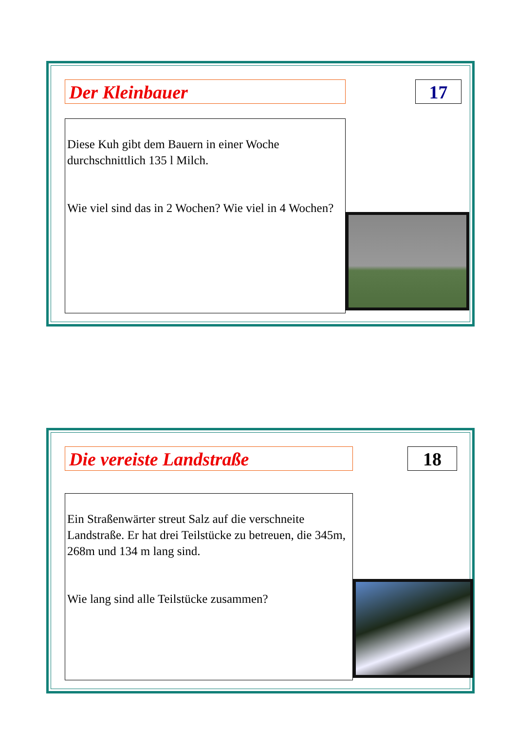Der Kleinbauer 17
Diese Kuh gibt dem Bauern in einer Woche durchschnittlich 135 l Milch.
Wie viel sind das in 2 Wochen? Wie viel in 4 Wochen?
Die vereiste Landstraße 18
Ein Straßenwärter streut Salz auf die verschneite Landstraße. Er hat drei Teilstücke zu betreuen, die 345m, 268m und 134 m lang sind.
Wie lang sind alle Teilstücke zusammen?